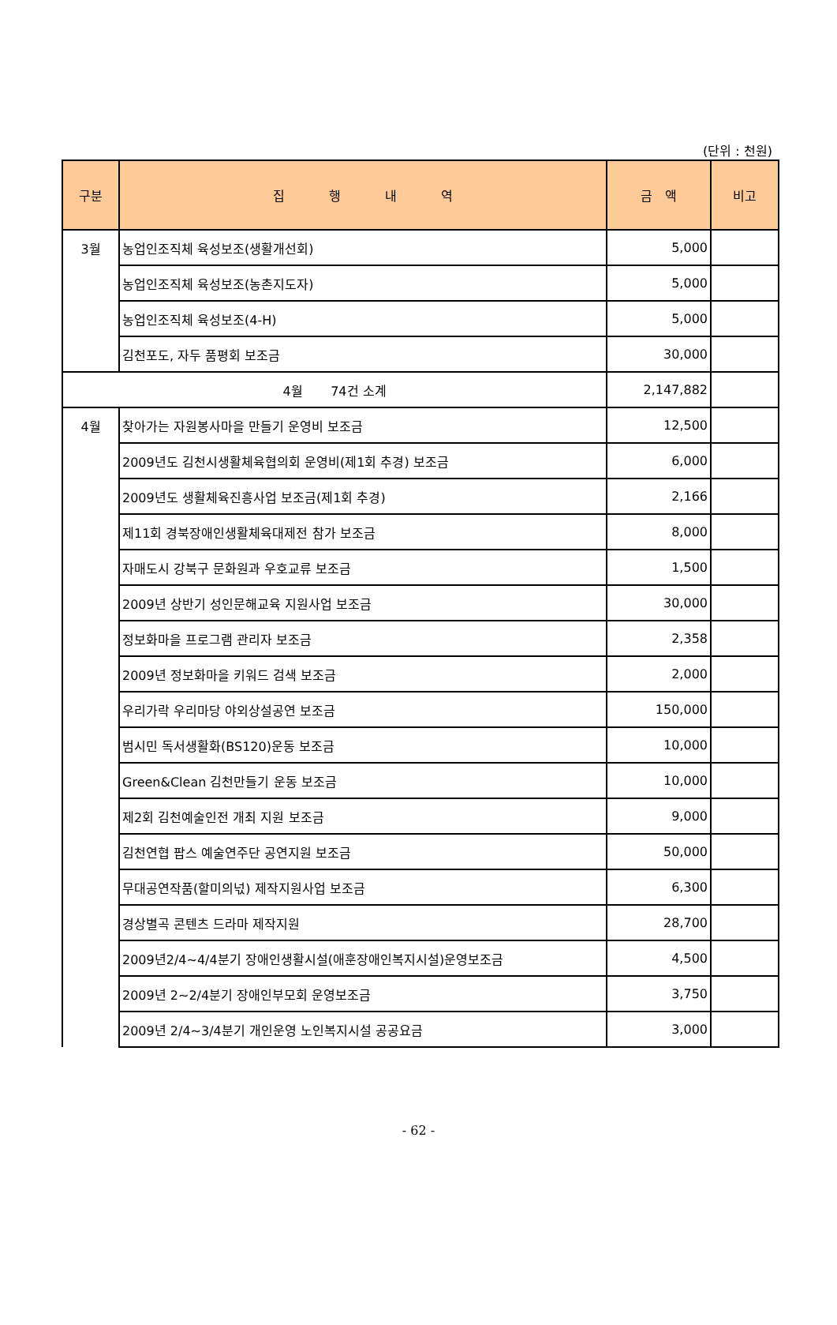(단위 : 천원)
| 구분 | 집 행 내 역 | 금 액 | 비고 |
| --- | --- | --- | --- |
| 3월 | 농업인조직체 육성보조(생활개선회) | 5,000 | |
| | 농업인조직체 육성보조(농촌지도자) | 5,000 | |
| | 농업인조직체 육성보조(4-H) | 5,000 | |
| | 김천포도, 자두 품평회 보조금 | 30,000 | |
| 4월 74건 소계 | | 2,147,882 | |
| 4월 | 찾아가는 자원봉사마을 만들기 운영비 보조금 | 12,500 | |
| | 2009년도 김천시생활체육협의회 운영비(제1회 추경) 보조금 | 6,000 | |
| | 2009년도 생활체육진흥사업 보조금(제1회 추경) | 2,166 | |
| | 제11회 경북장애인생활체육대제전 참가 보조금 | 8,000 | |
| | 자매도시 강북구 문화원과 우호교류 보조금 | 1,500 | |
| | 2009년 상반기 성인문해교육 지원사업 보조금 | 30,000 | |
| | 정보화마을 프로그램 관리자 보조금 | 2,358 | |
| | 2009년 정보화마을 키워드 검색 보조금 | 2,000 | |
| | 우리가락 우리마당 야외상설공연 보조금 | 150,000 | |
| | 범시민 독서생활화(BS120)운동 보조금 | 10,000 | |
| | Green&Clean 김천만들기 운동 보조금 | 10,000 | |
| | 제2회 김천예술인전 개최 지원 보조금 | 9,000 | |
| | 김천연협 팝스 예술연주단 공연지원 보조금 | 50,000 | |
| | 무대공연작품(할미의넋) 제작지원사업 보조금 | 6,300 | |
| | 경상별곡 콘텐츠 드라마 제작지원 | 28,700 | |
| | 2009년2/4~4/4분기 장애인생활시설(애훈장애인복지시설)운영보조금 | 4,500 | |
| | 2009년 2~2/4분기 장애인부모회 운영보조금 | 3,750 | |
| | 2009년 2/4~3/4분기 개인운영 노인복지시설 공공요금 | 3,000 | |
- 62 -